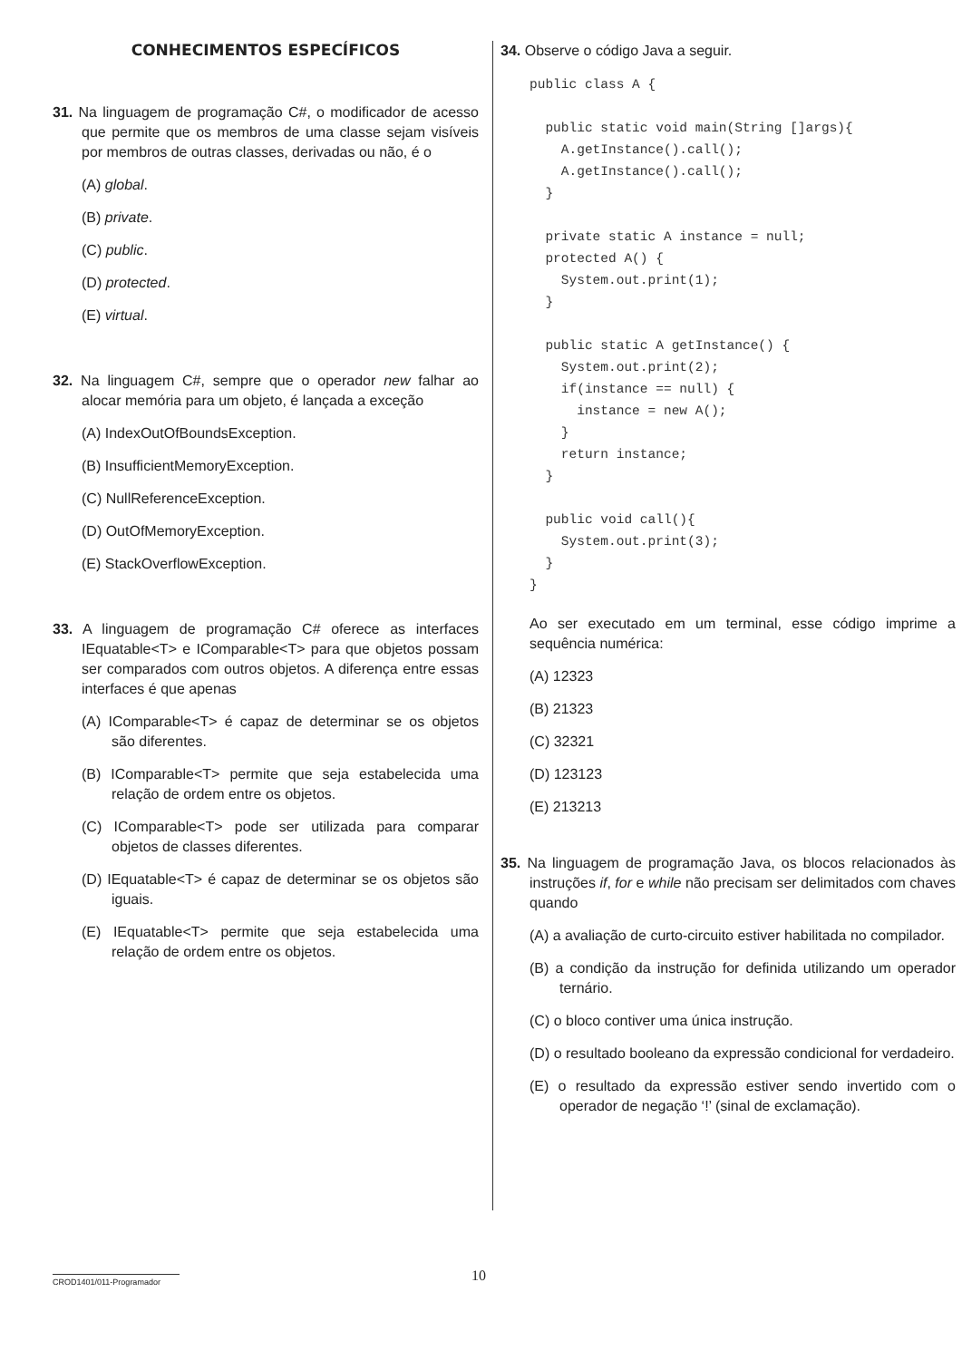CONHECIMENTOS ESPECÍFICOS
31. Na linguagem de programação C#, o modificador de acesso que permite que os membros de uma classe sejam visíveis por membros de outras classes, derivadas ou não, é o
(A) global.
(B) private.
(C) public.
(D) protected.
(E) virtual.
32. Na linguagem C#, sempre que o operador new falhar ao alocar memória para um objeto, é lançada a exceção
(A) IndexOutOfBoundsException.
(B) InsufficientMemoryException.
(C) NullReferenceException.
(D) OutOfMemoryException.
(E) StackOverflowException.
33. A linguagem de programação C# oferece as interfaces IEquatable<T> e IComparable<T> para que objetos possam ser comparados com outros objetos. A diferença entre essas interfaces é que apenas
(A) IComparable<T> é capaz de determinar se os objetos são diferentes.
(B) IComparable<T> permite que seja estabelecida uma relação de ordem entre os objetos.
(C) IComparable<T> pode ser utilizada para comparar objetos de classes diferentes.
(D) IEquatable<T> é capaz de determinar se os objetos são iguais.
(E) IEquatable<T> permite que seja estabelecida uma relação de ordem entre os objetos.
34. Observe o código Java a seguir.
public class A {

  public static void main(String []args){
    A.getInstance().call();
    A.getInstance().call();
  }

  private static A instance = null;
  protected A() {
    System.out.print(1);
  }

  public static A getInstance() {
    System.out.print(2);
    if(instance == null) {
      instance = new A();
    }
    return instance;
  }

  public void call(){
    System.out.print(3);
  }
}
Ao ser executado em um terminal, esse código imprime a sequência numérica:
(A) 12323
(B) 21323
(C) 32321
(D) 123123
(E) 213213
35. Na linguagem de programação Java, os blocos relacionados às instruções if, for e while não precisam ser delimitados com chaves quando
(A) a avaliação de curto-circuito estiver habilitada no compilador.
(B) a condição da instrução for definida utilizando um operador ternário.
(C) o bloco contiver uma única instrução.
(D) o resultado booleano da expressão condicional for verdadeiro.
(E) o resultado da expressão estiver sendo invertido com o operador de negação ‘!’ (sinal de exclamação).
CROD1401/011-Programador 10